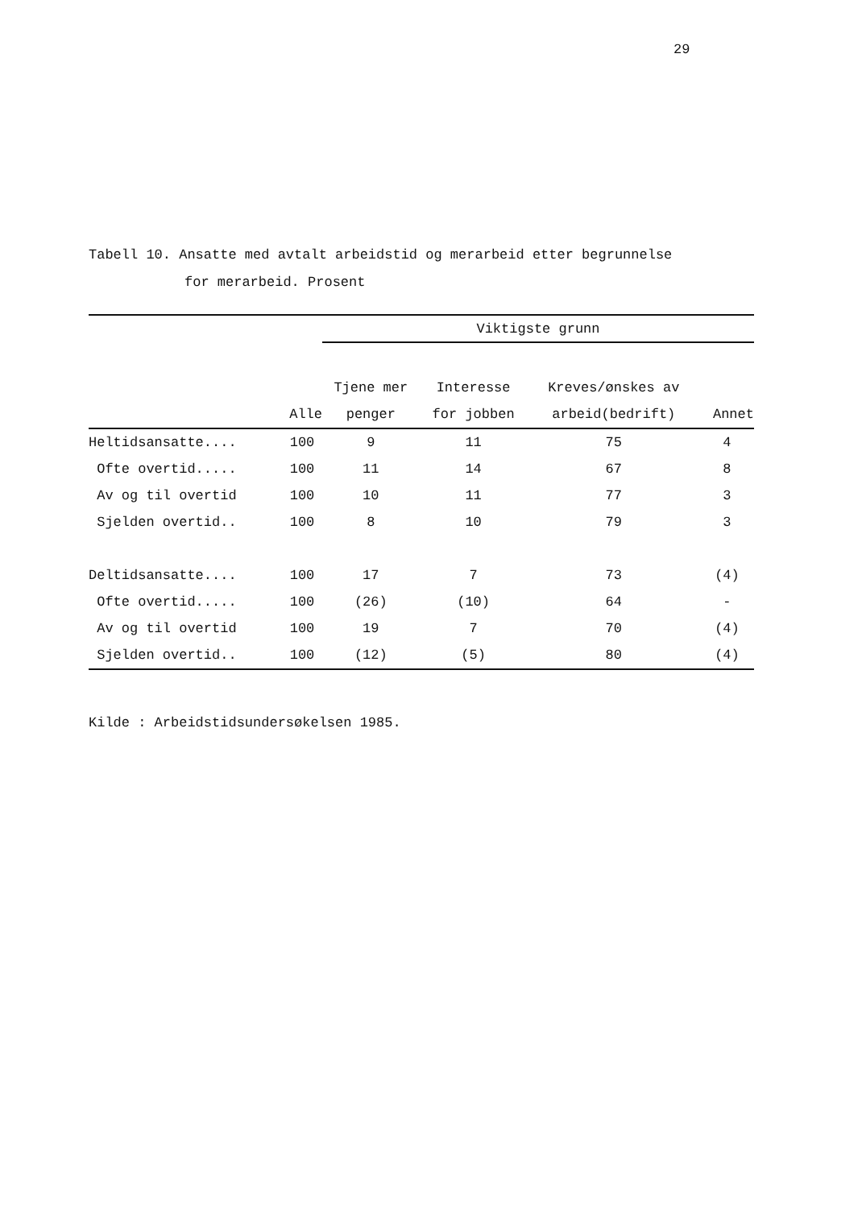29
Tabell 10. Ansatte med avtalt arbeidstid og merarbeid etter begrunnelse
for merarbeid. Prosent
| | | Viktigste grunn | | | | |
| --- | --- | --- | --- | --- | --- | --- |
| | | Tjene mer | Interesse | Kreves/ønskes av | | |
| | Alle | penger | for jobben | arbeid(bedrift) | Annet | |
| Heltidsansatte.... | 100 | 9 | 11 | 75 | 4 | |
| Ofte overtid..... | 100 | 11 | 14 | 67 | 8 | |
| Av og til overtid | 100 | 10 | 11 | 77 | 3 | |
| Sjelden overtid.. | 100 | 8 | 10 | 79 | 3 | |
| Deltidsansatte.... | 100 | 17 | 7 | 73 | (4) | |
| Ofte overtid..... | 100 | (26) | (10) | 64 | - | |
| Av og til overtid | 100 | 19 | 7 | 70 | (4) | |
| Sjelden overtid.. | 100 | (12) | (5) | 80 | (4) | |
Kilde : Arbeidstidsundersøkelsen 1985.